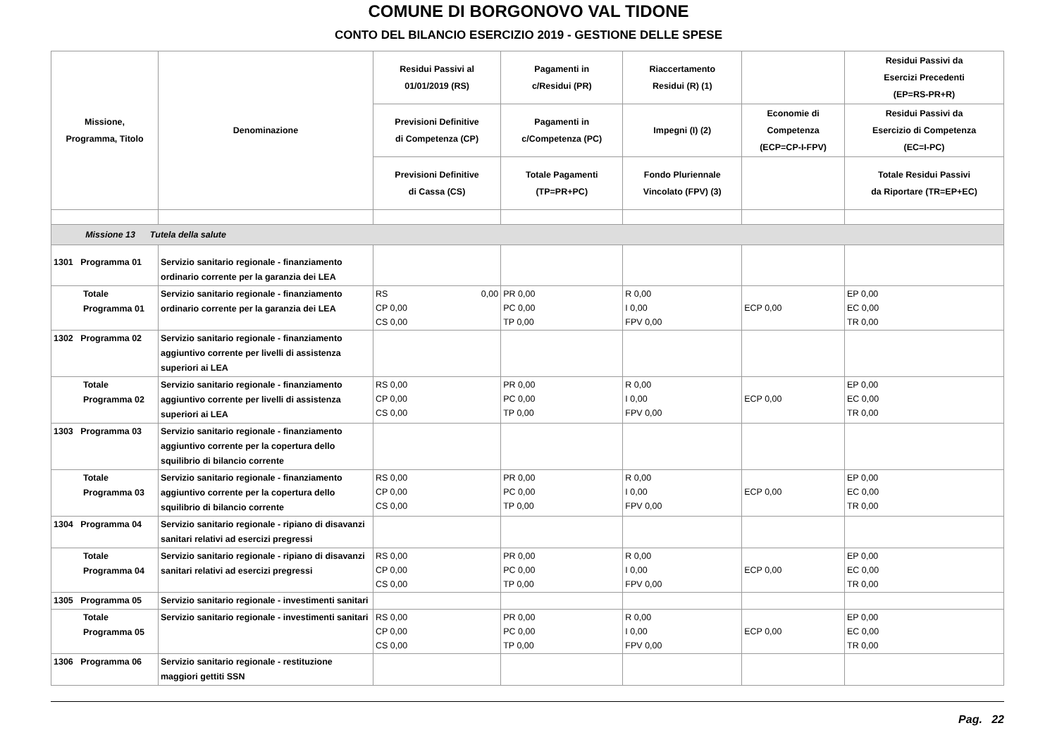COMUNE DI BORGONOVO VAL TIDONE
CONTO DEL BILANCIO ESERCIZIO 2019 - GESTIONE DELLE SPESE
| Missione, Programma, Titolo | Denominazione | Residui Passivi al 01/01/2019 (RS) | Pagamenti in c/Residui (PR) | Riaccertamento Residui (R) (1) | | Residui Passivi da Esercizi Precedenti (EP=RS-PR+R) |
| --- | --- | --- | --- | --- | --- | --- |
| | | Previsioni Definitive di Competenza (CP) | Pagamenti in c/Competenza (PC) | Impegni (I) (2) | Economie di Competenza (ECP=CP-I-FPV) | Residui Passivi da Esercizio di Competenza (EC=I-PC) |
| | | Previsioni Definitive di Cassa (CS) | Totale Pagamenti (TP=PR+PC) | Fondo Pluriennale Vincolato (FPV) (3) | | Totale Residui Passivi da Riportare (TR=EP+EC) |
| Missione 13 Tutela della salute | | | | | | |
| 1301 Programma 01 | Servizio sanitario regionale - finanziamento ordinario corrente per la garanzia dei LEA | | | | | |
| Totale Programma 01 | Servizio sanitario regionale - finanziamento ordinario corrente per la garanzia dei LEA | RS 0,00 CP 0,00 CS 0,00 | PR 0,00 PC 0,00 TP 0,00 | R 0,00 I 0,00 FPV 0,00 | ECP 0,00 | EP 0,00 EC 0,00 TR 0,00 |
| 1302 Programma 02 | Servizio sanitario regionale - finanziamento aggiuntivo corrente per livelli di assistenza superiori ai LEA | | | | | |
| Totale Programma 02 | Servizio sanitario regionale - finanziamento aggiuntivo corrente per livelli di assistenza superiori ai LEA | RS 0,00 CP 0,00 CS 0,00 | PR 0,00 PC 0,00 TP 0,00 | R 0,00 I 0,00 FPV 0,00 | ECP 0,00 | EP 0,00 EC 0,00 TR 0,00 |
| 1303 Programma 03 | Servizio sanitario regionale - finanziamento aggiuntivo corrente per la copertura dello squilibrio di bilancio corrente | | | | | |
| Totale Programma 03 | Servizio sanitario regionale - finanziamento aggiuntivo corrente per la copertura dello squilibrio di bilancio corrente | RS 0,00 CP 0,00 CS 0,00 | PR 0,00 PC 0,00 TP 0,00 | R 0,00 I 0,00 FPV 0,00 | ECP 0,00 | EP 0,00 EC 0,00 TR 0,00 |
| 1304 Programma 04 | Servizio sanitario regionale - ripiano di disavanzi sanitari relativi ad esercizi pregressi | | | | | |
| Totale Programma 04 | Servizio sanitario regionale - ripiano di disavanzi sanitari relativi ad esercizi pregressi | RS 0,00 CP 0,00 CS 0,00 | PR 0,00 PC 0,00 TP 0,00 | R 0,00 I 0,00 FPV 0,00 | ECP 0,00 | EP 0,00 EC 0,00 TR 0,00 |
| 1305 Programma 05 | Servizio sanitario regionale - investimenti sanitari | | | | | |
| Totale Programma 05 | Servizio sanitario regionale - investimenti sanitari | RS 0,00 CP 0,00 CS 0,00 | PR 0,00 PC 0,00 TP 0,00 | R 0,00 I 0,00 FPV 0,00 | ECP 0,00 | EP 0,00 EC 0,00 TR 0,00 |
| 1306 Programma 06 | Servizio sanitario regionale - restituzione maggiori gettiti SSN | | | | | |
Pag. 22